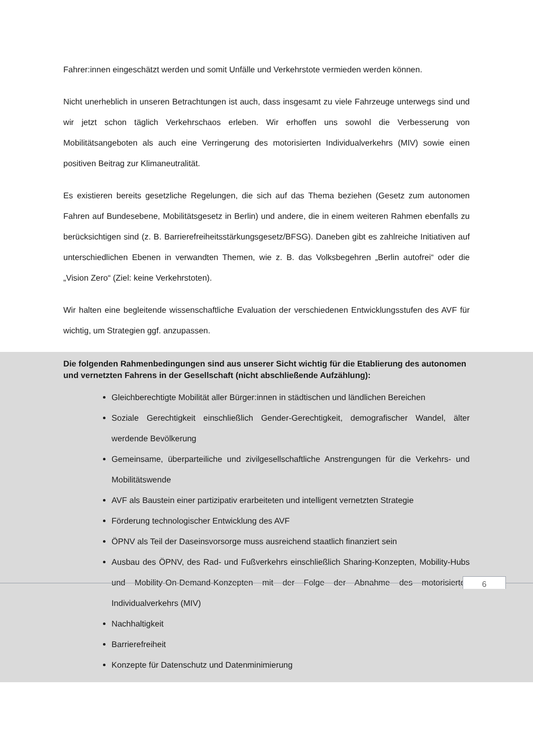Fahrer:innen eingeschätzt werden und somit Unfälle und Verkehrstote vermieden werden können.
Nicht unerheblich in unseren Betrachtungen ist auch, dass insgesamt zu viele Fahrzeuge unterwegs sind und wir jetzt schon täglich Verkehrschaos erleben. Wir erhoffen uns sowohl die Verbesserung von Mobilitätsangeboten als auch eine Verringerung des motorisierten Individualverkehrs (MIV) sowie einen positiven Beitrag zur Klimaneutralität.
Es existieren bereits gesetzliche Regelungen, die sich auf das Thema beziehen (Gesetz zum autonomen Fahren auf Bundesebene, Mobilitätsgesetz in Berlin) und andere, die in einem weiteren Rahmen ebenfalls zu berücksichtigen sind (z. B. Barrierefreiheitsstärkungsgesetz/BFSG). Daneben gibt es zahlreiche Initiativen auf unterschiedlichen Ebenen in verwandten Themen, wie z. B. das Volksbegehren „Berlin autofrei“ oder die „Vision Zero“ (Ziel: keine Verkehrstoten).
Wir halten eine begleitende wissenschaftliche Evaluation der verschiedenen Entwicklungsstufen des AVF für wichtig, um Strategien ggf. anzupassen.
Die folgenden Rahmenbedingungen sind aus unserer Sicht wichtig für die Etablierung des autonomen und vernetzten Fahrens in der Gesellschaft (nicht abschließende Aufzählung):
Gleichberechtigte Mobilität aller Bürger:innen in städtischen und ländlichen Bereichen
Soziale Gerechtigkeit einschließlich Gender-Gerechtigkeit, demografischer Wandel, älter werdende Bevölkerung
Gemeinsame, überparteiliche und zivilgesellschaftliche Anstrengungen für die Verkehrs- und Mobilitätswende
AVF als Baustein einer partizipativ erarbeiteten und intelligent vernetzten Strategie
Förderung technologischer Entwicklung des AVF
ÖPNV als Teil der Daseinsvorsorge muss ausreichend staatlich finanziert sein
Ausbau des ÖPNV, des Rad- und Fußverkehrs einschließlich Sharing-Konzepten, Mobility-Hubs und Mobility-On-Demand-Konzepten mit der Folge der Abnahme des motorisierten Individualverkehrs (MIV)
Nachhaltigkeit
Barrierefreiheit
Konzepte für Datenschutz und Datenminimierung
6